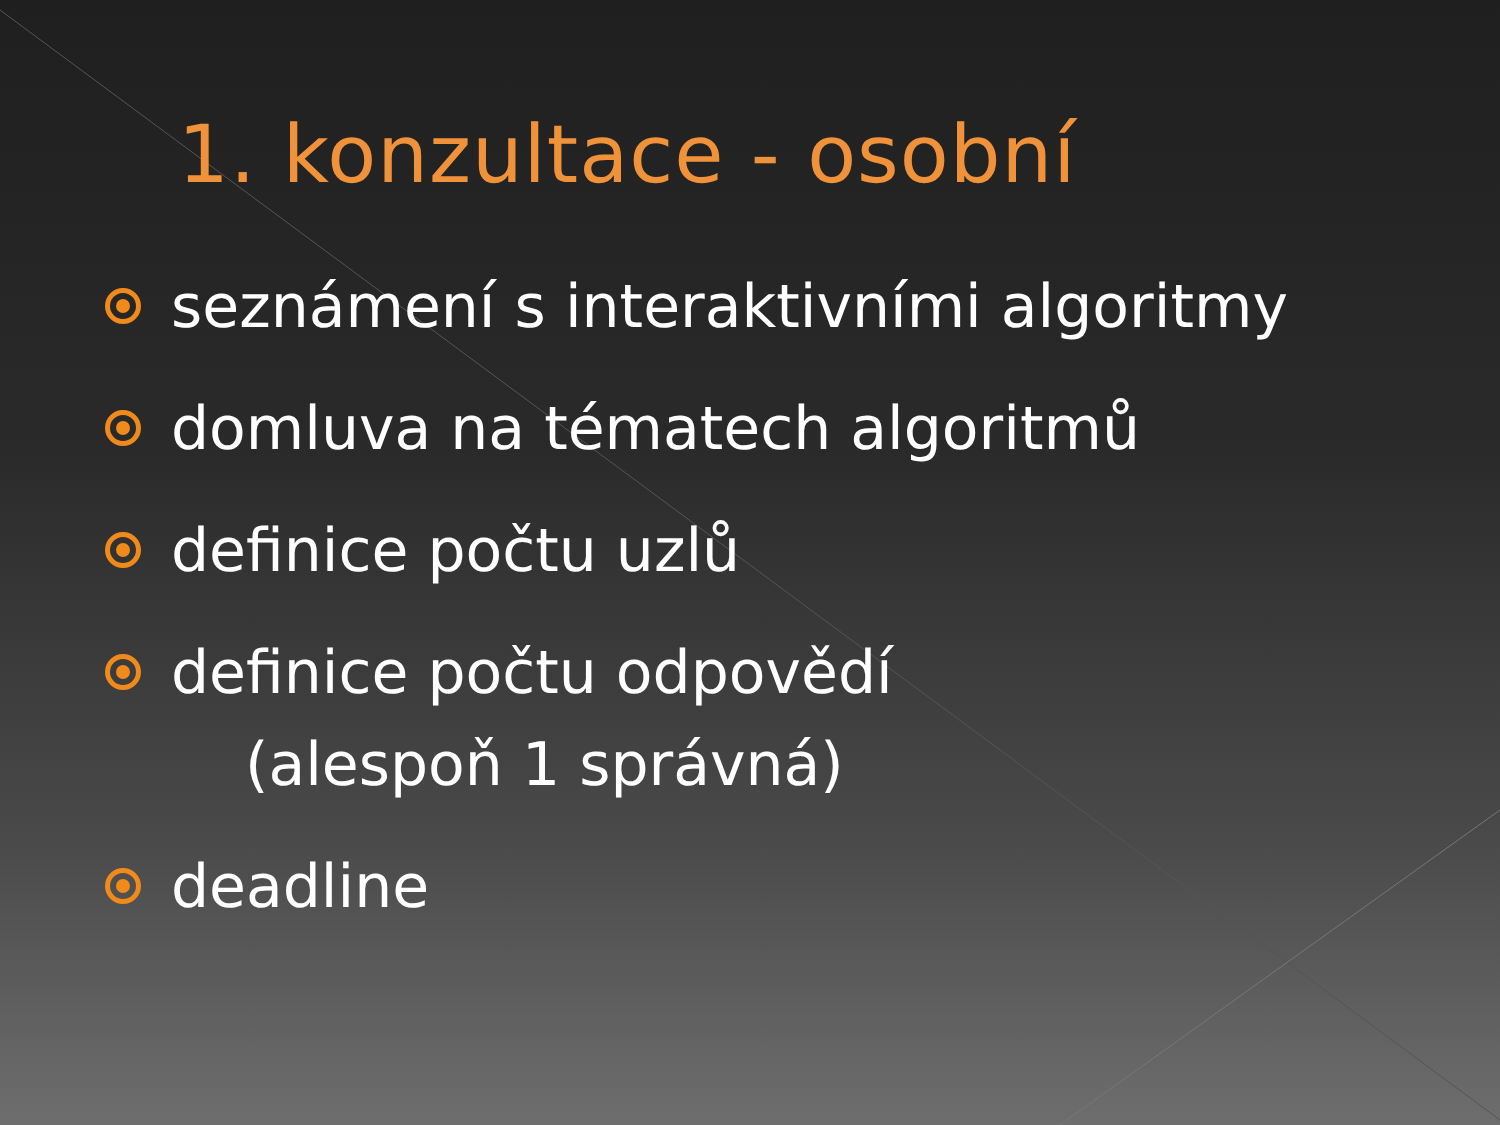1. konzultace - osobní
seznámení s interaktivními algoritmy
domluva na tématech algoritmů
definice počtu uzlů
definice počtu odpovědí
(alespoň 1 správná)
deadline